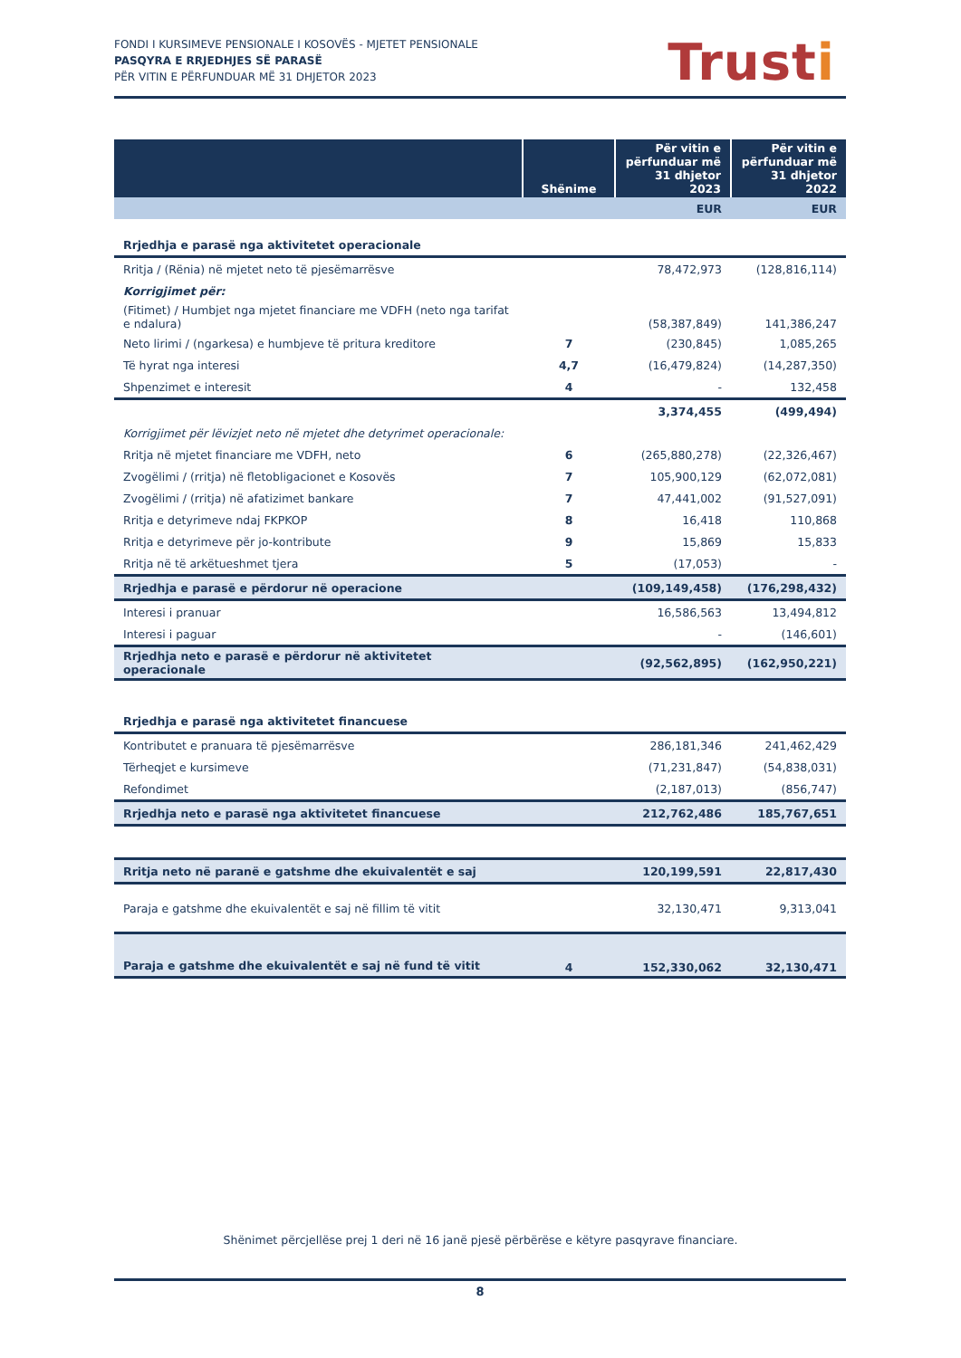FONDI I KURSIMEVE PENSIONALE I KOSOVËS - MJETET PENSIONALE
PASQYRA E RRJEDHJES SË PARASË
PËR VITIN E PËRFUNDUAR MË 31 DHJETOR 2023
Trusti
| | Shënime | Për vitin e përfunduar më 31 dhjetor 2023 | Për vitin e përfunduar më 31 dhjetor 2022 |
| --- | --- | --- | --- |
| | | EUR | EUR |
| Rrjedhja e parasë nga aktivitetet operacionale | | | |
| Rritja / (Rënia) në mjetet neto të pjesëmarrësve | | 78,472,973 | (128,816,114) |
| Korrigjimet për: | | | |
| (Fitimet) / Humbjet nga mjetet financiare me VDFH (neto nga tarifat e ndalura) | | (58,387,849) | 141,386,247 |
| Neto lirimi / (ngarkesa) e humbjeve të pritura kreditore | 7 | (230,845) | 1,085,265 |
| Të hyrat nga interesi | 4,7 | (16,479,824) | (14,287,350) |
| Shpenzimet e interesit | 4 | - | 132,458 |
| | | 3,374,455 | (499,494) |
| Korrigjimet për lëvizjet neto në mjetet dhe detyrimet operacionale: | | | |
| Rritja në mjetet financiare me VDFH, neto | 6 | (265,880,278) | (22,326,467) |
| Zvogëlimi / (rritja) në fletobligacionet e Kosovës | 7 | 105,900,129 | (62,072,081) |
| Zvogëlimi / (rritja) në afatizimet bankare | 7 | 47,441,002 | (91,527,091) |
| Rritja e detyrimeve ndaj FKPKOP | 8 | 16,418 | 110,868 |
| Rritja e detyrimeve për jo-kontribute | 9 | 15,869 | 15,833 |
| Rritja në të arkëtueshmet tjera | 5 | (17,053) | - |
| Rrjedhja e parasë e përdorur në operacione | | (109,149,458) | (176,298,432) |
| Interesi i pranuar | | 16,586,563 | 13,494,812 |
| Interesi i paguar | | - | (146,601) |
| Rrjedhja neto e parasë e përdorur në aktivitetet operacionale | | (92,562,895) | (162,950,221) |
| Rrjedhja e parasë nga aktivitetet financuese | | | |
| Kontributet e pranuara të pjesëmarrësve | | 286,181,346 | 241,462,429 |
| Tërheqjet e kursimeve | | (71,231,847) | (54,838,031) |
| Refondimet | | (2,187,013) | (856,747) |
| Rrjedhja neto e parasë nga aktivitetet financuese | | 212,762,486 | 185,767,651 |
| Rritja neto në paranë e gatshme dhe ekuivalentët e saj | | 120,199,591 | 22,817,430 |
| Paraja e gatshme dhe ekuivalentët e saj në fillim të vitit | | 32,130,471 | 9,313,041 |
| Paraja e gatshme dhe ekuivalentët e saj në fund të vitit | 4 | 152,330,062 | 32,130,471 |
Shënimet përcjellëse prej 1 deri në 16 janë pjesë përbërëse e këtyre pasqyrave financiare.
8